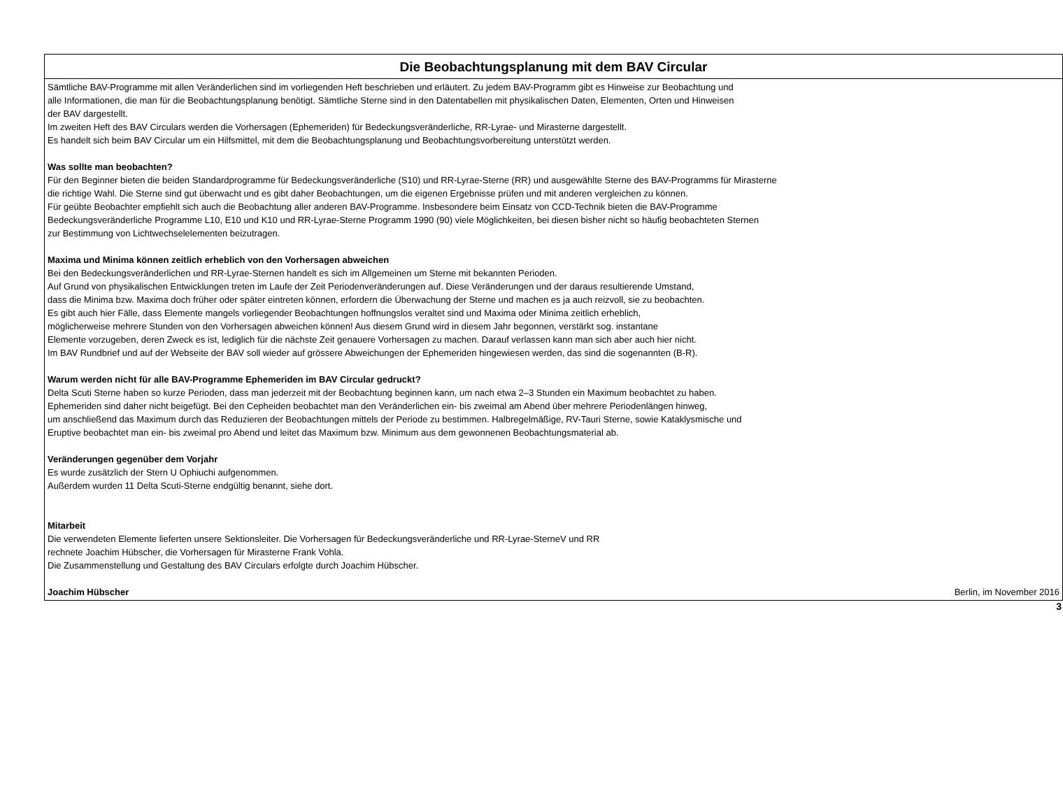Die Beobachtungsplanung mit dem BAV Circular
Sämtliche BAV-Programme mit allen Veränderlichen sind im vorliegenden Heft beschrieben und erläutert. Zu jedem BAV-Programm gibt es Hinweise zur Beobachtung und
alle Informationen, die man für die Beobachtungsplanung benötigt. Sämtliche Sterne sind in den Datentabellen mit physikalischen Daten, Elementen, Orten und Hinweisen
der BAV dargestellt.
Im zweiten Heft des BAV Circulars werden die Vorhersagen (Ephemeriden) für Bedeckungsveränderliche, RR-Lyrae- und Mirasterne dargestellt.
Es handelt sich beim BAV Circular um ein Hilfsmittel, mit dem die Beobachtungsplanung und Beobachtungsvorbereitung unterstützt werden.
Was sollte man beobachten?
Für den Beginner bieten die beiden Standardprogramme für Bedeckungsveränderliche (S10) und RR-Lyrae-Sterne (RR) und ausgewählte Sterne des BAV-Programms für Mirasterne
die richtige Wahl. Die Sterne sind gut überwacht und es gibt daher Beobachtungen, um die eigenen Ergebnisse prüfen und mit anderen vergleichen zu können.
Für geübte Beobachter empfiehlt sich auch die Beobachtung aller anderen BAV-Programme. Insbesondere beim Einsatz von CCD-Technik bieten die BAV-Programme
Bedeckungsveränderliche Programme L10, E10 und K10 und RR-Lyrae-Sterne Programm 1990 (90) viele Möglichkeiten, bei diesen bisher nicht so häufig beobachteten Sternen
zur Bestimmung von Lichtwechselelementen beizutragen.
Maxima und Minima können zeitlich erheblich von den Vorhersagen abweichen
Bei den Bedeckungsveränderlichen und RR-Lyrae-Sternen handelt es sich im Allgemeinen um Sterne mit bekannten Perioden.
Auf Grund von physikalischen Entwicklungen treten im Laufe der Zeit Periodenveränderungen auf. Diese Veränderungen und der daraus resultierende Umstand,
dass die Minima bzw. Maxima doch früher oder später eintreten können, erfordern die Überwachung der Sterne und machen es ja auch reizvoll, sie zu beobachten.
Es gibt auch hier Fälle, dass Elemente mangels vorliegender Beobachtungen hoffnungslos veraltet sind und Maxima oder Minima zeitlich erheblich,
möglicherweise mehrere Stunden von den Vorhersagen abweichen können! Aus diesem Grund wird in diesem Jahr begonnen, verstärkt sog. instantane
Elemente vorzugeben, deren Zweck es ist, lediglich für die nächste Zeit genauere Vorhersagen zu machen. Darauf verlassen kann man sich aber auch hier nicht.
Im BAV Rundbrief und auf der Webseite der BAV soll wieder auf grössere Abweichungen der Ephemeriden hingewiesen werden, das sind die sogenannten (B-R).
Warum werden nicht für alle BAV-Programme Ephemeriden im BAV Circular gedruckt?
Delta Scuti Sterne haben so kurze Perioden, dass man jederzeit mit der Beobachtung beginnen kann, um nach etwa 2–3 Stunden ein Maximum beobachtet zu haben.
Ephemeriden sind daher nicht beigefügt. Bei den Cepheiden beobachtet man den Veränderlichen ein- bis zweimal am Abend über mehrere Periodenlängen hinweg,
um anschließend das Maximum durch das Reduzieren der Beobachtungen mittels der Periode zu bestimmen. Halbregelmäßige, RV-Tauri Sterne, sowie Kataklysmische und
Eruptive beobachtet man ein- bis zweimal pro Abend und leitet das Maximum bzw. Minimum aus dem gewonnenen Beobachtungsmaterial ab.
Veränderungen gegenüber dem Vorjahr
Es wurde zusätzlich der Stern U Ophiuchi aufgenommen.
Außerdem wurden 11 Delta Scuti-Sterne endgültig benannt, siehe dort.
Mitarbeit
Die verwendeten Elemente lieferten unsere Sektionsleiter. Die Vorhersagen für Bedeckungsveränderliche und RR-Lyrae-SterneV und RR
rechnete Joachim Hübscher, die Vorhersagen für Mirasterne Frank Vohla.
Die Zusammenstellung und Gestaltung des BAV Circulars erfolgte durch Joachim Hübscher.
Joachim Hübscher Berlin, im November 2016
3